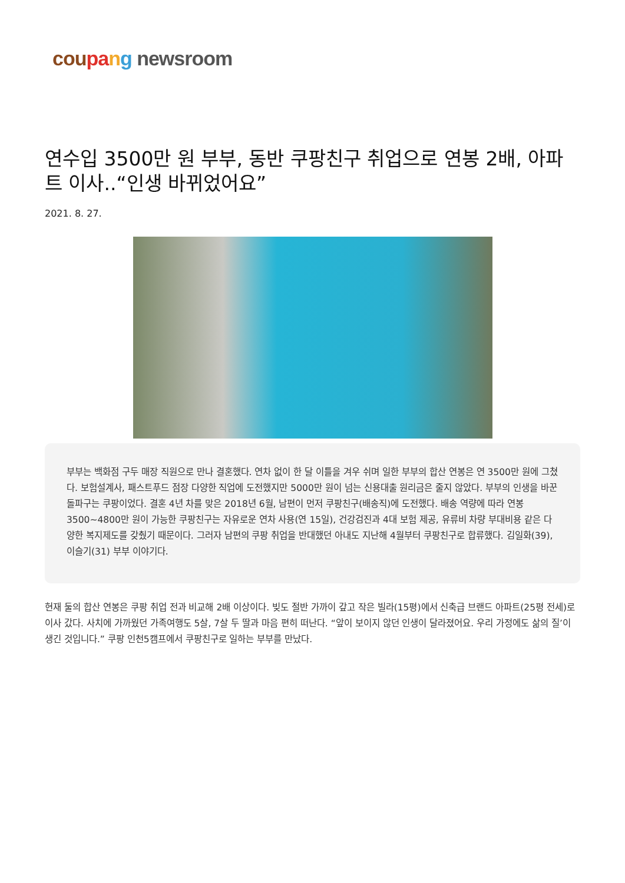cou pa ng newsroom
연수입 3500만 원 부부, 동반 쿠팡친구 취업으로 연봉 2배, 아파트 이사..“인생 바뀌었어요”
2021. 8. 27.
부부는 백화점 구두 매장 직원으로 만나 결혼했다. 연차 없이 한 달 이틀을 겨우 쉬며 일한 부부의 합산 연봉은 연 3500만 원에 그쳤다. 보험설계사, 패스트푸드 점장 다양한 직업에 도전했지만 5000만 원이 넘는 신용대출 원리금은 줄지 않았다. 부부의 인생을 바꾼 돌파구는 쿠팡이었다. 결혼 4년 차를 맞은 2018년 6월, 남편이 먼저 쿠팡친구(배송직)에 도전했다. 배송 역량에 따라 연봉 3500~4800만 원이 가능한 쿠팡친구는 자유로운 연차 사용(연 15일), 건강검진과 4대 보험 제공, 유류비 차량 부대비용 같은 다양한 복지제도를 갖췄기 때문이다. 그러자 남편의 쿠팡 취업을 반대했던 아내도 지난해 4월부터 쿠팡친구로 합류했다. 김일화(39), 이슬기(31) 부부 이야기다.
현재 둘의 합산 연봉은 쿠팡 취업 전과 비교해 2배 이상이다. 빚도 절반 가까이 갚고 작은 빌라(15평)에서 신축급 브랜드 아파트(25평 전세)로 이사 갔다. 사치에 가까웠던 가족여행도 5살, 7살 두 딸과 마음 편히 떠난다. “앞이 보이지 않던 인생이 달라졌어요. 우리 가정에도 삶의 질’이 생긴 것입니다.” 쿠팡 인천5캠프에서 쿠팡친구로 일하는 부부를 만났다.